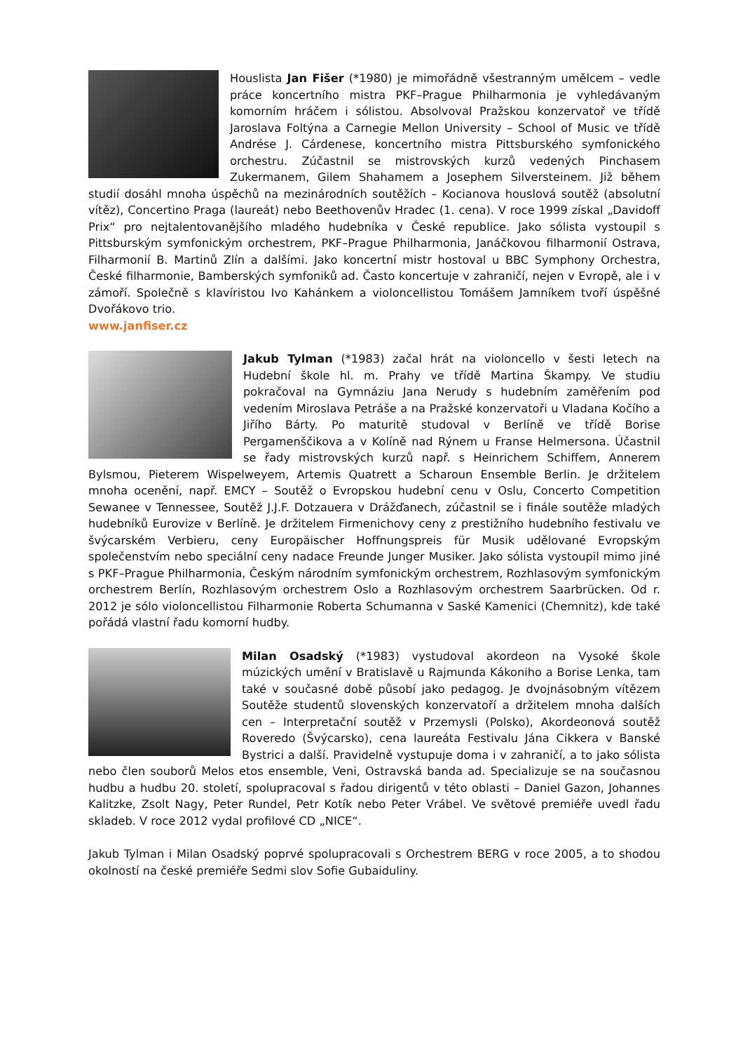Houslista Jan Fišer (*1980) je mimořádně všestranným umělcem – vedle práce koncertního mistra PKF–Prague Philharmonia je vyhledávaným komorním hráčem i sólistou. Absolvoval Pražskou konzervatoř ve třídě Jaroslava Foltýna a Carnegie Mellon University – School of Music ve třídě Andrése J. Cárdenese, koncertního mistra Pittsburského symfonického orchestru. Zúčastnil se mistrovských kurzů vedených Pinchasem Zukermanem, Gilem Shahamem a Josephem Silversteinem. Již během studií dosáhl mnoha úspěchů na mezinárodních soutěžích – Kocianova houslová soutěž (absolutní vítěz), Concertino Praga (laureát) nebo Beethovenův Hradec (1. cena). V roce 1999 získal „Davidoff Prix“ pro nejtalentovanějšího mladého hudebníka v České republice. Jako sólista vystoupil s Pittsburským symfonickým orchestrem, PKF–Prague Philharmonia, Janáčkovou filharmonií Ostrava, Filharmonií B. Martinů Zlín a dalšími. Jako koncertní mistr hostoval u BBC Symphony Orchestra, České filharmonie, Bamberských symfoniků ad. Často koncertuje v zahraničí, nejen v Evropě, ale i v zámoří. Společně s klavíristou Ivo Kahánkem a violoncellistou Tomášem Jamníkem tvoří úspěšné Dvořákovo trio.
www.janfiser.cz
Jakub Tylman (*1983) začal hrát na violoncello v šesti letech na Hudební škole hl. m. Prahy ve třídě Martina Škampy. Ve studiu pokračoval na Gymnáziu Jana Nerudy s hudebním zaměřením pod vedením Miroslava Petráše a na Pražské konzervatoři u Vladana Kočího a Jiřího Bárty. Po maturitě studoval v Berlíně ve třídě Borise Pergamenščikova a v Kolíně nad Rýnem u Franse Helmersona. Účastnil se řady mistrovských kurzů např. s Heinrichem Schiffem, Annerem Bylsmou, Pieterem Wispelweyem, Artemis Quatrett a Scharoun Ensemble Berlin. Je držitelem mnoha ocenění, např. EMCY – Soutěž o Evropskou hudební cenu v Oslu, Concerto Competition Sewanee v Tennessee, Soutěž J.J.F. Dotzauera v Drážďanech, zúčastnil se i finále soutěže mladých hudebníků Eurovize v Berlíně. Je držitelem Firmenichovy ceny z prestižního hudebního festivalu ve švýcarském Verbieru, ceny Europäischer Hoffnungspreis für Musik udělované Evropským společenstvím nebo speciální ceny nadace Freunde Junger Musiker. Jako sólista vystoupil mimo jiné s PKF–Prague Philharmonia, Českým národním symfonickým orchestrem, Rozhlasovým symfonickým orchestrem Berlín, Rozhlasovým orchestrem Oslo a Rozhlasovým orchestrem Saarbrücken. Od r. 2012 je sólo violoncellistou Filharmonie Roberta Schumanna v Saské Kamenici (Chemnitz), kde také pořádá vlastní řadu komorní hudby.
Milan Osadský (*1983) vystudoval akordeon na Vysoké škole múzických umění v Bratislavě u Rajmunda Kákoniho a Borise Lenka, tam také v současné době působí jako pedagog. Je dvojnásobným vítězem Soutěže studentů slovenských konzervatoří a držitelem mnoha dalších cen – Interpretační soutěž v Przemysli (Polsko), Akordeonová soutěž Roveredo (Švýcarsko), cena laureáta Festivalu Jána Cikkera v Banské Bystrici a další. Pravidelně vystupuje doma i v zahraničí, a to jako sólista nebo člen souborů Melos etos ensemble, Veni, Ostravská banda ad. Specializuje se na současnou hudbu a hudbu 20. století, spolupracoval s řadou dirigentů v této oblasti – Daniel Gazon, Johannes Kalitzke, Zsolt Nagy, Peter Rundel, Petr Kotík nebo Peter Vrábel. Ve světové premiéře uvedl řadu skladeb. V roce 2012 vydal profilové CD „NICE“.
Jakub Tylman i Milan Osadský poprvé spolupracovali s Orchestrem BERG v roce 2005, a to shodou okolností na české premiéře Sedmi slov Sofie Gubaiduliny.